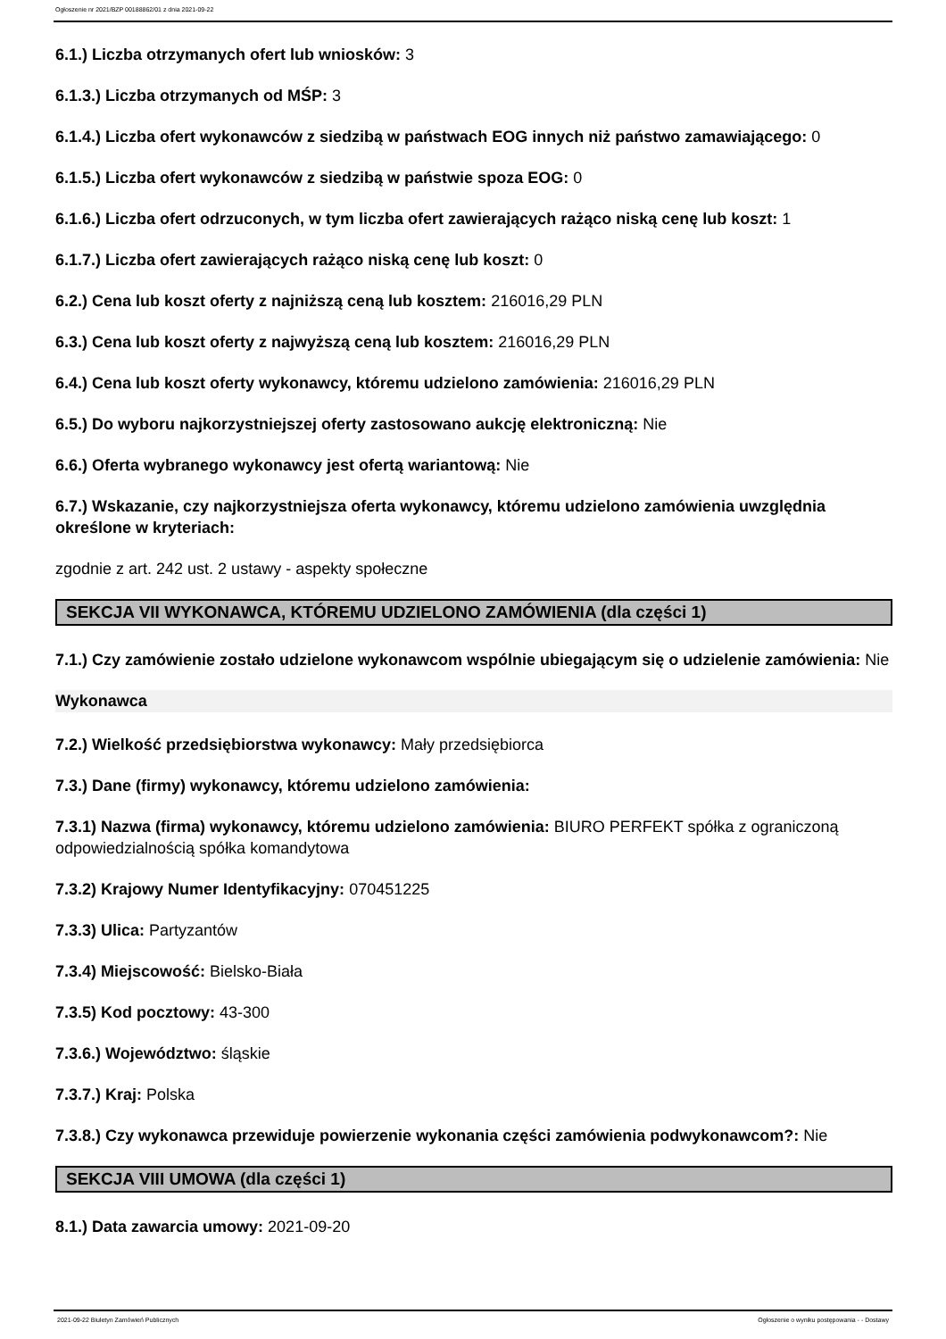Ogłoszenie nr 2021/BZP 00188862/01 z dnia 2021-09-22
6.1.) Liczba otrzymanych ofert lub wniosków: 3
6.1.3.) Liczba otrzymanych od MŚP: 3
6.1.4.) Liczba ofert wykonawców z siedzibą w państwach EOG innych niż państwo zamawiającego: 0
6.1.5.) Liczba ofert wykonawców z siedzibą w państwie spoza EOG: 0
6.1.6.) Liczba ofert odrzuconych, w tym liczba ofert zawierających rażąco niską cenę lub koszt: 1
6.1.7.) Liczba ofert zawierających rażąco niską cenę lub koszt: 0
6.2.) Cena lub koszt oferty z najniższą ceną lub kosztem: 216016,29 PLN
6.3.) Cena lub koszt oferty z najwyższą ceną lub kosztem: 216016,29 PLN
6.4.) Cena lub koszt oferty wykonawcy, któremu udzielono zamówienia: 216016,29 PLN
6.5.) Do wyboru najkorzystniejszej oferty zastosowano aukcję elektroniczną: Nie
6.6.) Oferta wybranego wykonawcy jest ofertą wariantową: Nie
6.7.) Wskazanie, czy najkorzystniejsza oferta wykonawcy, któremu udzielono zamówienia uwzględnia określone w kryteriach:
zgodnie z art. 242 ust. 2 ustawy - aspekty społeczne
SEKCJA VII WYKONAWCA, KTÓREMU UDZIELONO ZAMÓWIENIA (dla części 1)
7.1.) Czy zamówienie zostało udzielone wykonawcom wspólnie ubiegającym się o udzielenie zamówienia: Nie
Wykonawca
7.2.) Wielkość przedsiębiorstwa wykonawcy: Mały przedsiębiorca
7.3.) Dane (firmy) wykonawcy, któremu udzielono zamówienia:
7.3.1) Nazwa (firma) wykonawcy, któremu udzielono zamówienia: BIURO PERFEKT spółka z ograniczoną odpowiedzialnością spółka komandytowa
7.3.2) Krajowy Numer Identyfikacyjny: 070451225
7.3.3) Ulica: Partyzantów
7.3.4) Miejscowość: Bielsko-Biała
7.3.5) Kod pocztowy: 43-300
7.3.6.) Województwo: śląskie
7.3.7.) Kraj: Polska
7.3.8.) Czy wykonawca przewiduje powierzenie wykonania części zamówienia podwykonawcom?: Nie
SEKCJA VIII UMOWA (dla części 1)
8.1.) Data zawarcia umowy: 2021-09-20
2021-09-22 Biuletyn Zamówień Publicznych Ogłoszenie o wyniku postępowania - - Dostawy